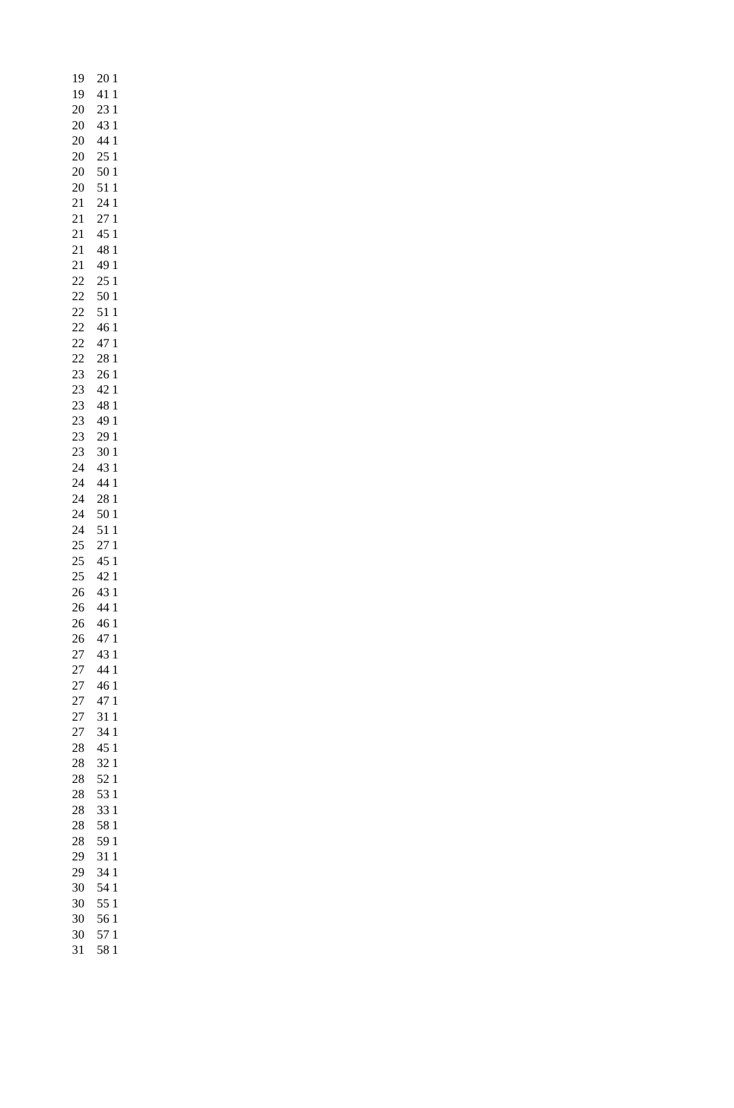| 19 | 20 | 1 |
| 19 | 41 | 1 |
| 20 | 23 | 1 |
| 20 | 43 | 1 |
| 20 | 44 | 1 |
| 20 | 25 | 1 |
| 20 | 50 | 1 |
| 20 | 51 | 1 |
| 21 | 24 | 1 |
| 21 | 27 | 1 |
| 21 | 45 | 1 |
| 21 | 48 | 1 |
| 21 | 49 | 1 |
| 22 | 25 | 1 |
| 22 | 50 | 1 |
| 22 | 51 | 1 |
| 22 | 46 | 1 |
| 22 | 47 | 1 |
| 22 | 28 | 1 |
| 23 | 26 | 1 |
| 23 | 42 | 1 |
| 23 | 48 | 1 |
| 23 | 49 | 1 |
| 23 | 29 | 1 |
| 23 | 30 | 1 |
| 24 | 43 | 1 |
| 24 | 44 | 1 |
| 24 | 28 | 1 |
| 24 | 50 | 1 |
| 24 | 51 | 1 |
| 25 | 27 | 1 |
| 25 | 45 | 1 |
| 25 | 42 | 1 |
| 26 | 43 | 1 |
| 26 | 44 | 1 |
| 26 | 46 | 1 |
| 26 | 47 | 1 |
| 27 | 43 | 1 |
| 27 | 44 | 1 |
| 27 | 46 | 1 |
| 27 | 47 | 1 |
| 27 | 31 | 1 |
| 27 | 34 | 1 |
| 28 | 45 | 1 |
| 28 | 32 | 1 |
| 28 | 52 | 1 |
| 28 | 53 | 1 |
| 28 | 33 | 1 |
| 28 | 58 | 1 |
| 28 | 59 | 1 |
| 29 | 31 | 1 |
| 29 | 34 | 1 |
| 30 | 54 | 1 |
| 30 | 55 | 1 |
| 30 | 56 | 1 |
| 30 | 57 | 1 |
| 31 | 58 | 1 |